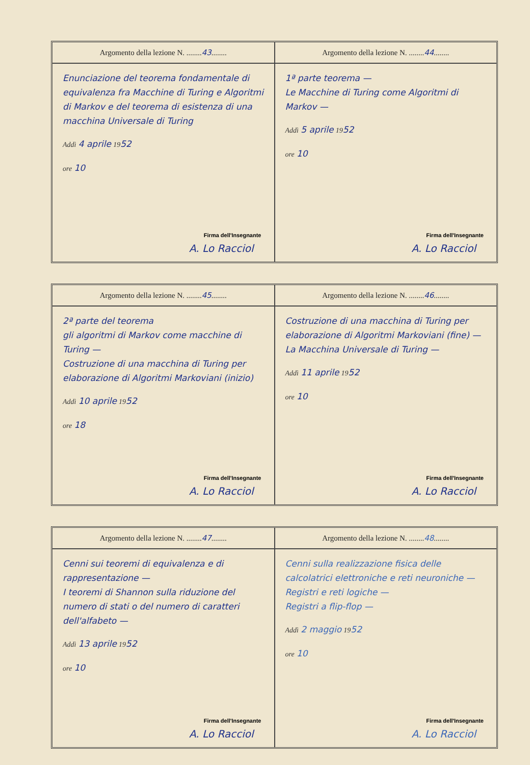Argomento della lezione N. ........43........
Enunciazione del teorema fondamentale di equivalenza fra Macchine di Turing e Algoritmi di Markov e del teorema di esistenza di una macchina Universale di Turing
Addì 4 aprile 1952
ore 10
Firma dell'Insegnante
A. Lo Racciol
Argomento della lezione N. ........44........
1ª parte teorema —
Le Macchine di Turing come Algoritmi di Markov —
Addì 5 aprile 1952
ore 10
Firma dell'Insegnante
A. Lo Racciol
Argomento della lezione N. ........45........
2ª parte del teorema
gli algoritmi di Markov come macchine di Turing —
Costruzione di una macchina di Turing per elaborazione di Algoritmi Markoviani (inizio)
Addì 10 aprile 1952
ore 18
Firma dell'Insegnante
A. Lo Racciol
Argomento della lezione N. ........46........
Costruzione di una macchina di Turing per elaborazione di Algoritmi Markoviani (fine) —
La Macchina Universale di Turing —
Addì 11 aprile 1952
ore 10
Firma dell'Insegnante
A. Lo Racciol
Argomento della lezione N. ........47........
Cenni sui teoremi di equivalenza e di rappresentazione —
I teoremi di Shannon sulla riduzione del numero di stati o del numero di caratteri dell'alfabeto —
Addì 13 aprile 1952
ore 10
Firma dell'Insegnante
A. Lo Racciol
Argomento della lezione N. ........48........
Cenni sulla realizzazione fisica delle calcolatrici elettroniche e reti neuroniche —
Registri e reti logiche —
Registri a flip-flop —
Addì 2 maggio 1952
ore 10
Firma dell'Insegnante
A. Lo Racciol